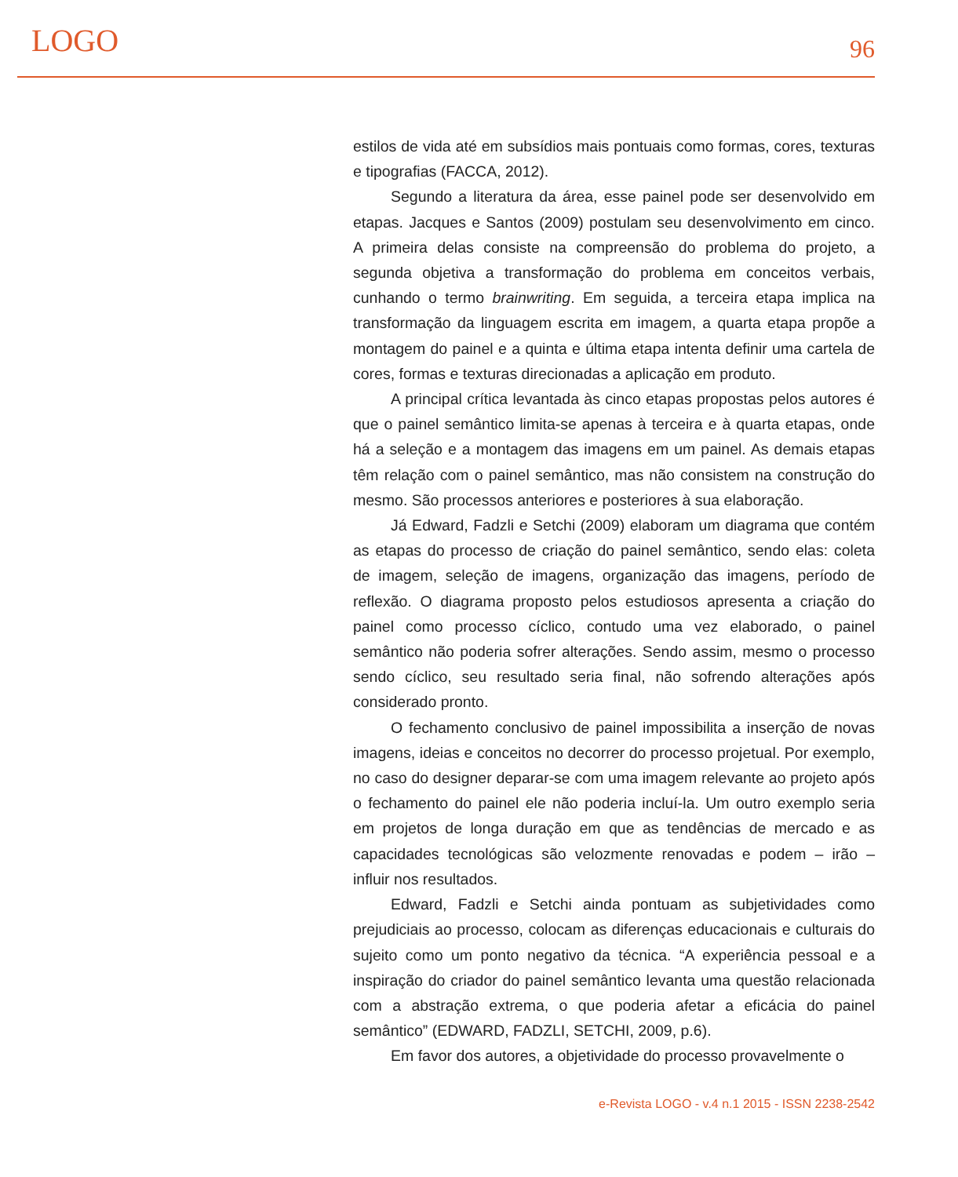LOGO 96
estilos de vida até em subsídios mais pontuais como formas, cores, texturas e tipografias (FACCA, 2012).
Segundo a literatura da área, esse painel pode ser desenvolvido em etapas. Jacques e Santos (2009) postulam seu desenvolvimento em cinco. A primeira delas consiste na compreensão do problema do projeto, a segunda objetiva a transformação do problema em conceitos verbais, cunhando o termo brainwriting. Em seguida, a terceira etapa implica na transformação da linguagem escrita em imagem, a quarta etapa propõe a montagem do painel e a quinta e última etapa intenta definir uma cartela de cores, formas e texturas direcionadas a aplicação em produto.
A principal crítica levantada às cinco etapas propostas pelos autores é que o painel semântico limita-se apenas à terceira e à quarta etapas, onde há a seleção e a montagem das imagens em um painel. As demais etapas têm relação com o painel semântico, mas não consistem na construção do mesmo. São processos anteriores e posteriores à sua elaboração.
Já Edward, Fadzli e Setchi (2009) elaboram um diagrama que contém as etapas do processo de criação do painel semântico, sendo elas: coleta de imagem, seleção de imagens, organização das imagens, período de reflexão. O diagrama proposto pelos estudiosos apresenta a criação do painel como processo cíclico, contudo uma vez elaborado, o painel semântico não poderia sofrer alterações. Sendo assim, mesmo o processo sendo cíclico, seu resultado seria final, não sofrendo alterações após considerado pronto.
O fechamento conclusivo de painel impossibilita a inserção de novas imagens, ideias e conceitos no decorrer do processo projetual. Por exemplo, no caso do designer deparar-se com uma imagem relevante ao projeto após o fechamento do painel ele não poderia incluí-la. Um outro exemplo seria em projetos de longa duração em que as tendências de mercado e as capacidades tecnológicas são velozmente renovadas e podem – irão – influir nos resultados.
Edward, Fadzli e Setchi ainda pontuam as subjetividades como prejudiciais ao processo, colocam as diferenças educacionais e culturais do sujeito como um ponto negativo da técnica. “A experiência pessoal e a inspiração do criador do painel semântico levanta uma questão relacionada com a abstração extrema, o que poderia afetar a eficácia do painel semântico” (EDWARD, FADZLI, SETCHI, 2009, p.6).
Em favor dos autores, a objetividade do processo provavelmente o
e-Revista LOGO - v.4 n.1 2015 - ISSN 2238-2542